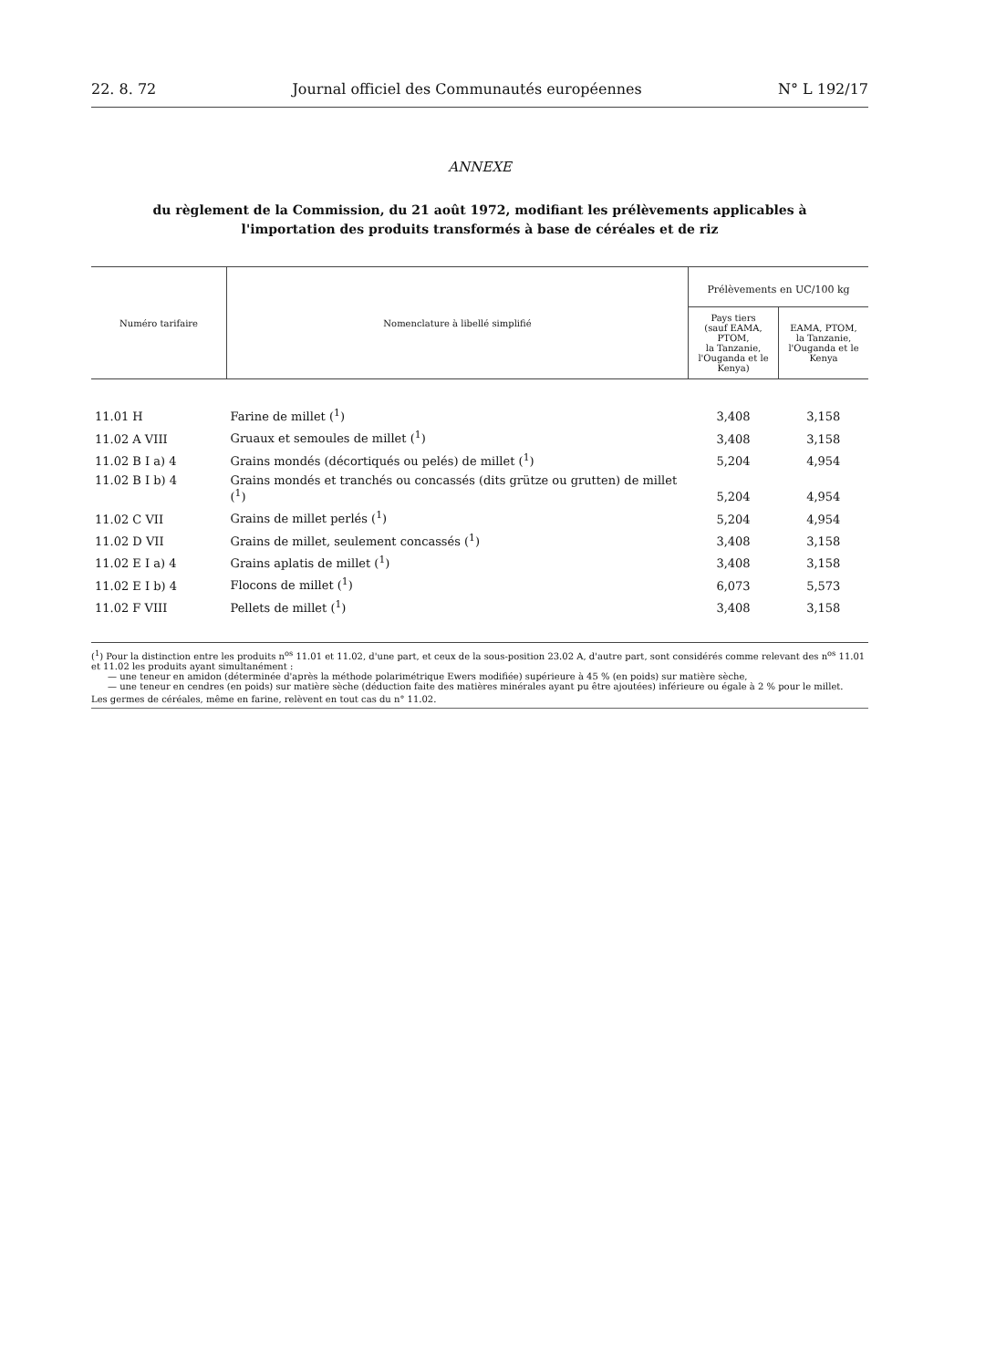22. 8. 72 Journal officiel des Communautés européennes N° L 192/17
ANNEXE
du règlement de la Commission, du 21 août 1972, modifiant les prélèvements applicables à
l'importation des produits transformés à base de céréales et de riz
| Numéro tarifaire | Nomenclature à libellé simplifié | Prélèvements en UC/100 kg | |
| --- | --- | --- | --- |
| | | Pays tiers (sauf EAMA, PTOM, la Tanzanie, l'Ouganda et le Kenya) | EAMA, PTOM, la Tanzanie, l'Ouganda et le Kenya |
| 11.01 H | Farine de millet (<sup>1</sup>) | 3,408 | 3,158 |
| 11.02 A VIII | Gruaux et semoules de millet (<sup>1</sup>) | 3,408 | 3,158 |
| 11.02 B I a) 4 | Grains mondés (décortiqués ou pelés) de millet (<sup>1</sup>) | 5,204 | 4,954 |
| 11.02 B I b) 4 | Grains mondés et tranchés ou concassés (dits grütze ou grutten) de millet (<sup>1</sup>) | 5,204 | 4,954 |
| 11.02 C VII | Grains de millet perlés (<sup>1</sup>) | 5,204 | 4,954 |
| 11.02 D VII | Grains de millet, seulement concassés (<sup>1</sup>) | 3,408 | 3,158 |
| 11.02 E I a) 4 | Grains aplatis de millet (<sup>1</sup>) | 3,408 | 3,158 |
| 11.02 E I b) 4 | Flocons de millet (<sup>1</sup>) | 6,073 | 5,573 |
| 11.02 F VIII | Pellets de millet (<sup>1</sup>) | 3,408 | 3,158 |
(<sup>1</sup>) Pour la distinction entre les produits n<sup>os</sup> 11.01 et 11.02, d'une part, et ceux de la sous-position 23.02 A, d'autre part, sont considérés comme relevant des n<sup>os</sup> 11.01 et 11.02 les produits ayant simultanément :
— une teneur en amidon (déterminée d'après la méthode polarimétrique Ewers modifiée) supérieure à 45 % (en poids) sur matière sèche,
— une teneur en cendres (en poids) sur matière sèche (déduction faite des matières minérales ayant pu être ajoutées) inférieure ou égale à 2 % pour le millet.
Les germes de céréales, même en farine, relèvent en tout cas du n° 11.02.